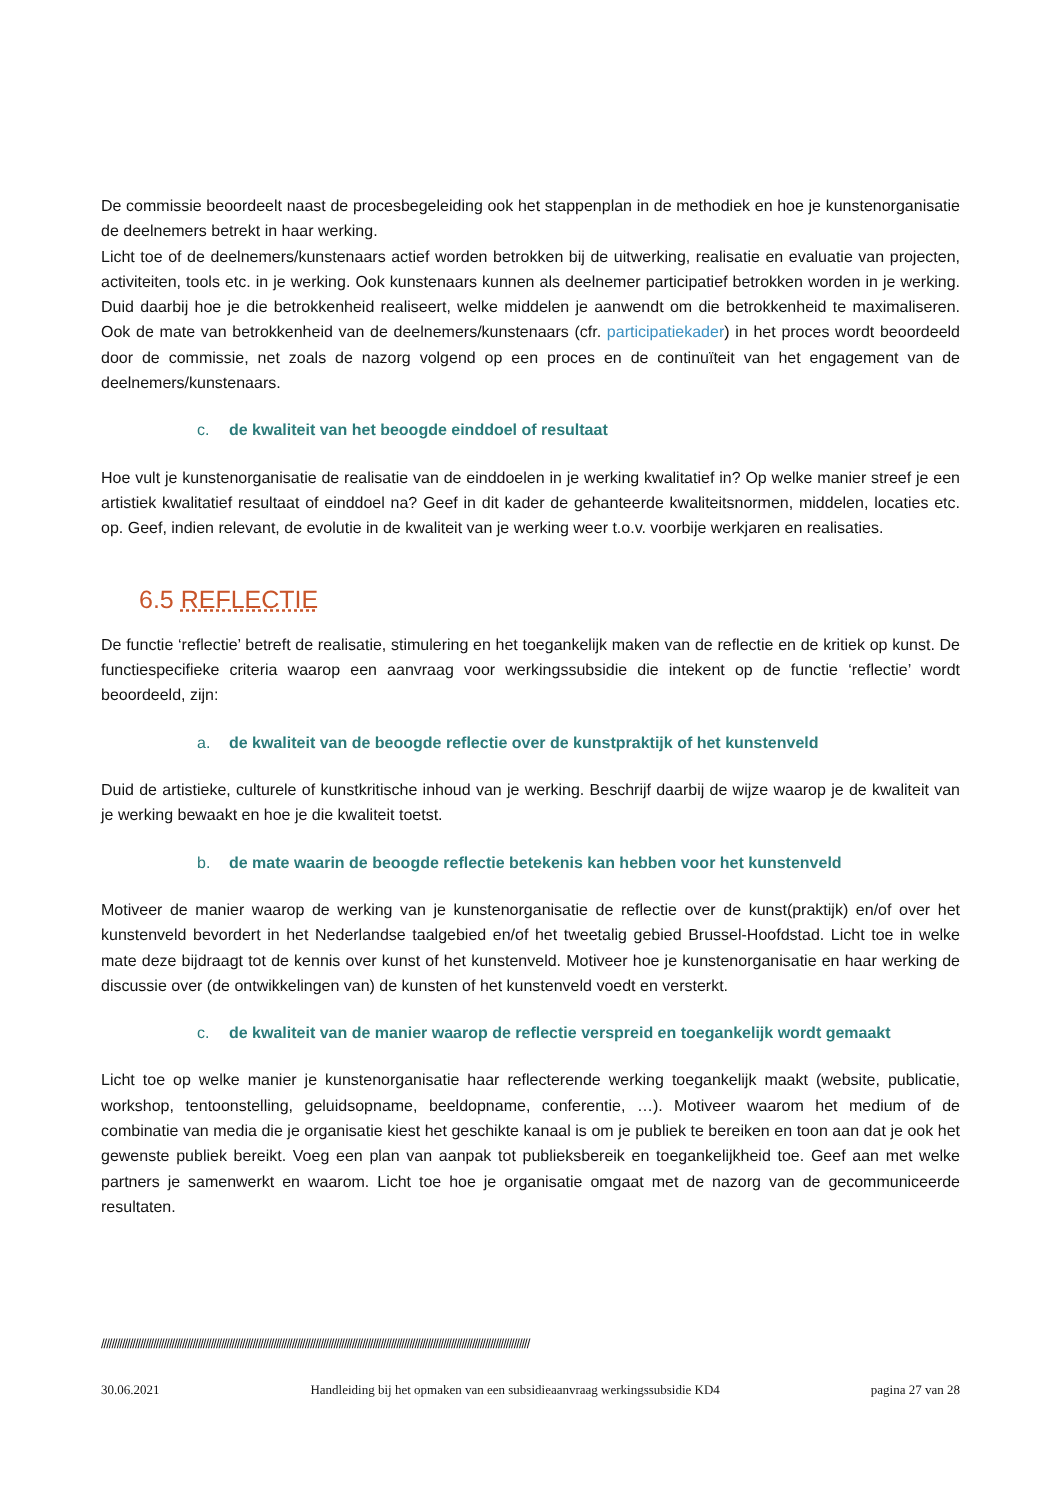De commissie beoordeelt naast de procesbegeleiding ook het stappenplan in de methodiek en hoe je kunstenorganisatie de deelnemers betrekt in haar werking.
Licht toe of de deelnemers/kunstenaars actief worden betrokken bij de uitwerking, realisatie en evaluatie van projecten, activiteiten, tools etc. in je werking. Ook kunstenaars kunnen als deelnemer participatief betrokken worden in je werking. Duid daarbij hoe je die betrokkenheid realiseert, welke middelen je aanwendt om die betrokkenheid te maximaliseren. Ook de mate van betrokkenheid van de deelnemers/kunstenaars (cfr. participatiekader) in het proces wordt beoordeeld door de commissie, net zoals de nazorg volgend op een proces en de continuïteit van het engagement van de deelnemers/kunstenaars.
c. de kwaliteit van het beoogde einddoel of resultaat
Hoe vult je kunstenorganisatie de realisatie van de einddoelen in je werking kwalitatief in? Op welke manier streef je een artistiek kwalitatief resultaat of einddoel na? Geef in dit kader de gehanteerde kwaliteitsnormen, middelen, locaties etc. op. Geef, indien relevant, de evolutie in de kwaliteit van je werking weer t.o.v. voorbije werkjaren en realisaties.
6.5 REFLECTIE
De functie ‘reflectie’ betreft de realisatie, stimulering en het toegankelijk maken van de reflectie en de kritiek op kunst. De functiespecifieke criteria waarop een aanvraag voor werkingssubsidie die intekent op de functie ‘reflectie’ wordt beoordeeld, zijn:
a. de kwaliteit van de beoogde reflectie over de kunstpraktijk of het kunstenveld
Duid de artistieke, culturele of kunstkritische inhoud van je werking. Beschrijf daarbij de wijze waarop je de kwaliteit van je werking bewaakt en hoe je die kwaliteit toetst.
b. de mate waarin de beoogde reflectie betekenis kan hebben voor het kunstenveld
Motiveer de manier waarop de werking van je kunstenorganisatie de reflectie over de kunst(praktijk) en/of over het kunstenveld bevordert in het Nederlandse taalgebied en/of het tweetalig gebied Brussel-Hoofdstad. Licht toe in welke mate deze bijdraagt tot de kennis over kunst of het kunstenveld. Motiveer hoe je kunstenorganisatie en haar werking de discussie over (de ontwikkelingen van) de kunsten of het kunstenveld voedt en versterkt.
c. de kwaliteit van de manier waarop de reflectie verspreid en toegankelijk wordt gemaakt
Licht toe op welke manier je kunstenorganisatie haar reflecterende werking toegankelijk maakt (website, publicatie, workshop, tentoonstelling, geluidsopname, beeldopname, conferentie, …). Motiveer waarom het medium of de combinatie van media die je organisatie kiest het geschikte kanaal is om je publiek te bereiken en toon aan dat je ook het gewenste publiek bereikt. Voeg een plan van aanpak tot publieksbereik en toegankelijkheid toe. Geef aan met welke partners je samenwerkt en waarom. Licht toe hoe je organisatie omgaat met de nazorg van de gecommuniceerde resultaten.
////////////////////////////////////////////////////////////////////////////////////////////////////////////////////////////////////////////////////////////////////
30.06.2021 Handleiding bij het opmaken van een subsidieaanvraag werkingssubsidie KD4 pagina 27 van 28